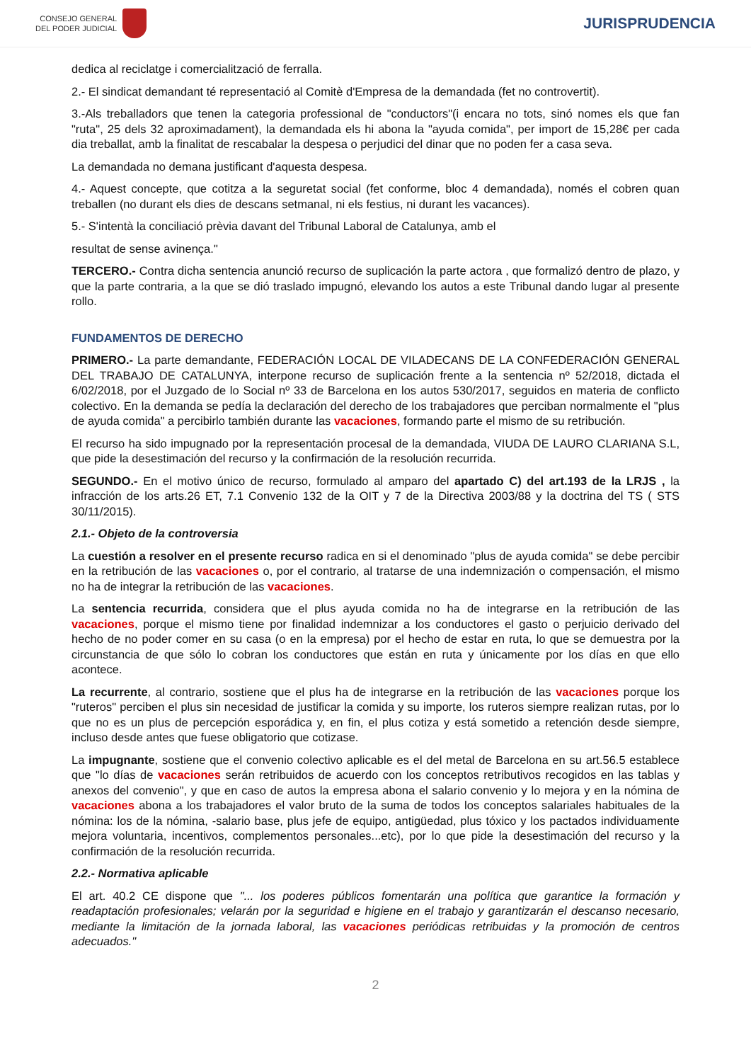CONSEJO GENERAL
DEL PODER JUDICIAL
JURISPRUDENCIA
dedica al reciclatge i comercialització de ferralla.
2.- El sindicat demandant té representació al Comitè d'Empresa de la demandada (fet no controvertit).
3.-Als treballadors que tenen la categoria professional de "conductors"(i encara no tots, sinó nomes els que fan "ruta", 25 dels 32 aproximadament), la demandada els hi abona la "ayuda comida", per import de 15,28€ per cada dia treballat, amb la finalitat de rescabalar la despesa o perjudici del dinar que no poden fer a casa seva.
La demandada no demana justificant d'aquesta despesa.
4.- Aquest concepte, que cotitza a la seguretat social (fet conforme, bloc 4 demandada), només el cobren quan treballen (no durant els dies de descans setmanal, ni els festius, ni durant les vacances).
5.- S'intentà la conciliació prèvia davant del Tribunal Laboral de Catalunya, amb el
resultat de sense avinença."
TERCERO.- Contra dicha sentencia anunció recurso de suplicación la parte actora , que formalizó dentro de plazo, y que la parte contraria, a la que se dió traslado impugnó, elevando los autos a este Tribunal dando lugar al presente rollo.
FUNDAMENTOS DE DERECHO
PRIMERO.- La parte demandante, FEDERACIÓN LOCAL DE VILADECANS DE LA CONFEDERACIÓN GENERAL DEL TRABAJO DE CATALUNYA, interpone recurso de suplicación frente a la sentencia nº 52/2018, dictada el 6/02/2018, por el Juzgado de lo Social nº 33 de Barcelona en los autos 530/2017, seguidos en materia de conflicto colectivo. En la demanda se pedía la declaración del derecho de los trabajadores que perciban normalmente el "plus de ayuda comida" a percibirlo también durante las vacaciones, formando parte el mismo de su retribución.
El recurso ha sido impugnado por la representación procesal de la demandada, VIUDA DE LAURO CLARIANA S.L, que pide la desestimación del recurso y la confirmación de la resolución recurrida.
SEGUNDO.- En el motivo único de recurso, formulado al amparo del apartado C) del art.193 de la LRJS , la infracción de los arts.26 ET, 7.1 Convenio 132 de la OIT y 7 de la Directiva 2003/88 y la doctrina del TS ( STS 30/11/2015).
2.1.- Objeto de la controversia
La cuestión a resolver en el presente recurso radica en si el denominado "plus de ayuda comida" se debe percibir en la retribución de las vacaciones o, por el contrario, al tratarse de una indemnización o compensación, el mismo no ha de integrar la retribución de las vacaciones.
La sentencia recurrida, considera que el plus ayuda comida no ha de integrarse en la retribución de las vacaciones, porque el mismo tiene por finalidad indemnizar a los conductores el gasto o perjuicio derivado del hecho de no poder comer en su casa (o en la empresa) por el hecho de estar en ruta, lo que se demuestra por la circunstancia de que sólo lo cobran los conductores que están en ruta y únicamente por los días en que ello acontece.
La recurrente, al contrario, sostiene que el plus ha de integrarse en la retribución de las vacaciones porque los "ruteros" perciben el plus sin necesidad de justificar la comida y su importe, los ruteros siempre realizan rutas, por lo que no es un plus de percepción esporádica y, en fin, el plus cotiza y está sometido a retención desde siempre, incluso desde antes que fuese obligatorio que cotizase.
La impugnante, sostiene que el convenio colectivo aplicable es el del metal de Barcelona en su art.56.5 establece que "lo días de vacaciones serán retribuidos de acuerdo con los conceptos retributivos recogidos en las tablas y anexos del convenio", y que en caso de autos la empresa abona el salario convenio y lo mejora y en la nómina de vacaciones abona a los trabajadores el valor bruto de la suma de todos los conceptos salariales habituales de la nómina: los de la nómina, -salario base, plus jefe de equipo, antigüedad, plus tóxico y los pactados individuamente mejora voluntaria, incentivos, complementos personales...etc), por lo que pide la desestimación del recurso y la confirmación de la resolución recurrida.
2.2.- Normativa aplicable
El art. 40.2 CE dispone que "... los poderes públicos fomentarán una política que garantice la formación y readaptación profesionales; velarán por la seguridad e higiene en el trabajo y garantizarán el descanso necesario, mediante la limitación de la jornada laboral, las vacaciones periódicas retribuidas y la promoción de centros adecuados."
2